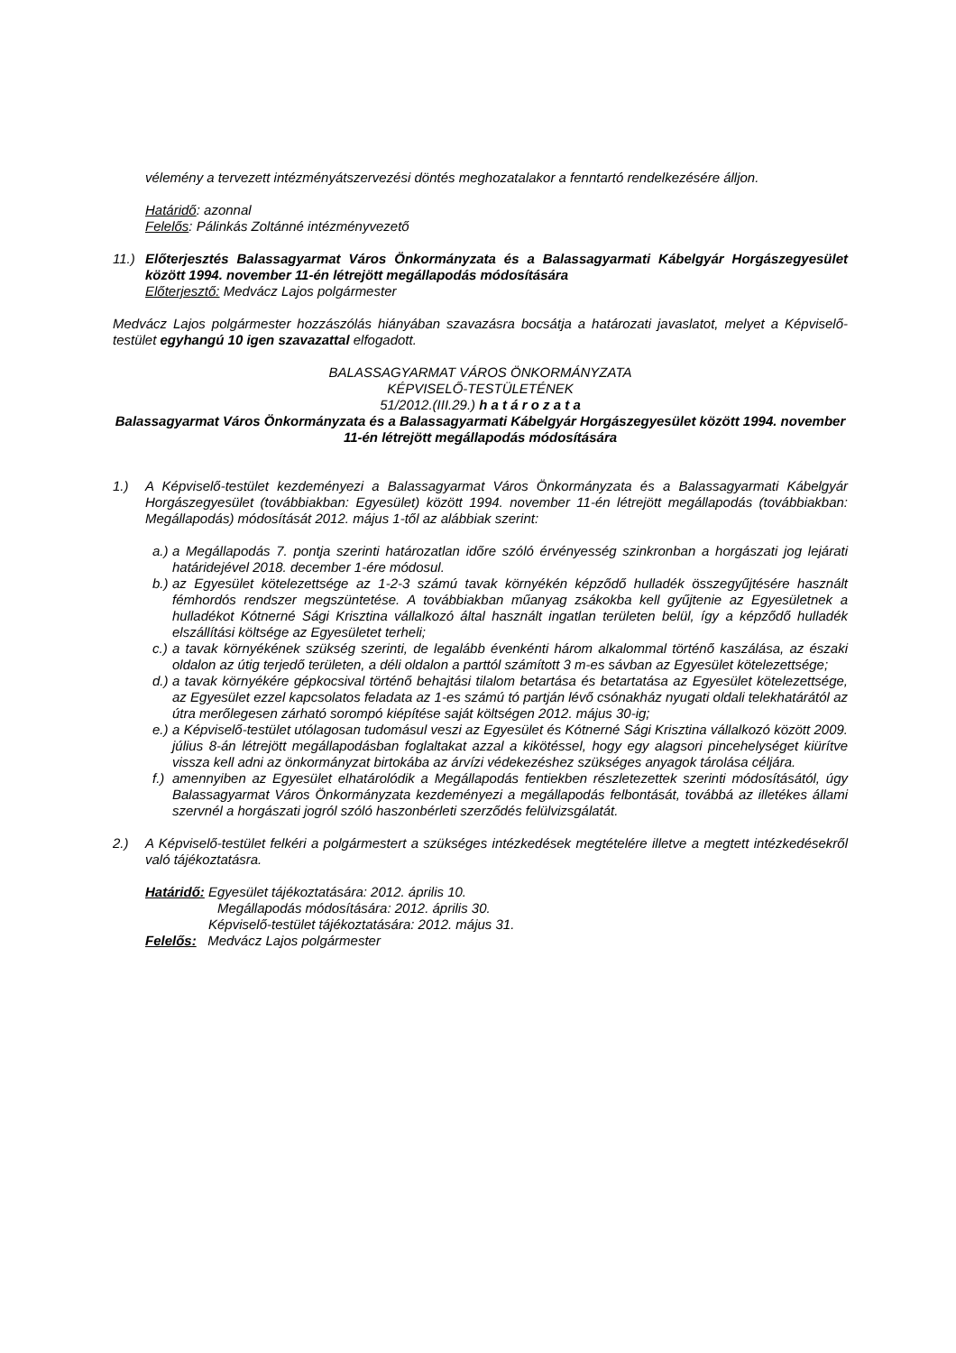vélemény a tervezett intézményátszervezési döntés meghozatalakor a fenntartó rendelkezésére álljon.
Határidő: azonnal
Felelős: Pálinkás Zoltánné intézményvezető
11.) Előterjesztés Balassagyarmat Város Önkormányzata és a Balassagyarmati Kábelgyár Horgászegyesület között 1994. november 11-én létrejött megállapodás módosítására
Előterjesztő: Medvácz Lajos polgármester
Medvácz Lajos polgármester hozzászólás hiányában szavazásra bocsátja a határozati javaslatot, melyet a Képviselő-testület egyhangú 10 igen szavazattal elfogadott.
BALASSAGYARMAT VÁROS ÖNKORMÁNYZATA
KÉPVISELŐ-TESTÜLETÉNEK
51/2012.(III.29.) h a t á r o z a t a
Balassagyarmat Város Önkormányzata és a Balassagyarmati Kábelgyár Horgászegyesület között 1994. november 11-én létrejött megállapodás módosítására
1.) A Képviselő-testület kezdeményezi a Balassagyarmat Város Önkormányzata és a Balassagyarmati Kábelgyár Horgászegyesület (továbbiakban: Egyesület) között 1994. november 11-én létrejött megállapodás (továbbiakban: Megállapodás) módosítását 2012. május 1-től az alábbiak szerint:
a.)
a Megállapodás 7. pontja szerinti határozatlan időre szóló érvényesség szinkronban a horgászati jog lejárati határidejével 2018. december 1-ére módosul.
b.)
az Egyesület kötelezettsége az 1-2-3 számú tavak környékén képződő hulladék összegyűjtésére használt fémhordós rendszer megszüntetése. A továbbiakban műanyag zsákokba kell gyűjtenie az Egyesületnek a hulladékot Kótnerné Sági Krisztina vállalkozó által használt ingatlan területen belül, így a képződő hulladék elszállítási költsége az Egyesületet terheli;
c.)
a tavak környékének szükség szerinti, de legalább évenkénti három alkalommal történő kaszálása, az északi oldalon az útig terjedő területen, a déli oldalon a parttól számított 3 m-es sávban az Egyesület kötelezettsége;
d.)
a tavak környékére gépkocsival történő behajtási tilalom betartása és betartatása az Egyesület kötelezettsége, az Egyesület ezzel kapcsolatos feladata az 1-es számú tó partján lévő csónakház nyugati oldali telekhatárától az útra merőlegesen zárható sorompó kiépítése saját költségen 2012. május 30-ig;
e.)
a Képviselő-testület utólagosan tudomásul veszi az Egyesület és Kótnerné Sági Krisztina vállalkozó között 2009. július 8-án létrejött megállapodásban foglaltakat azzal a kikötéssel, hogy egy alagsori pincehelységet kiürítve vissza kell adni az önkormányzat birtokába az árvízi védekezéshez szükséges anyagok tárolása céljára.
f.)
amennyiben az Egyesület elhatárolódik a Megállapodás fentiekben részletezettek szerinti módosításától, úgy Balassagyarmat Város Önkormányzata kezdeményezi a megállapodás felbontását, továbbá az illetékes állami szervnél a horgászati jogról szóló haszonbérleti szerződés felülvizsgálatát.
2.) A Képviselő-testület felkéri a polgármestert a szükséges intézkedések megtételére illetve a megtett intézkedésekről való tájékoztatásra.
Határidő: Egyesület tájékoztatására: 2012. április 10.
Megállapodás módosítására: 2012. április 30.
Képviselő-testület tájékoztatására: 2012. május 31.
Felelős: Medvácz Lajos polgármester